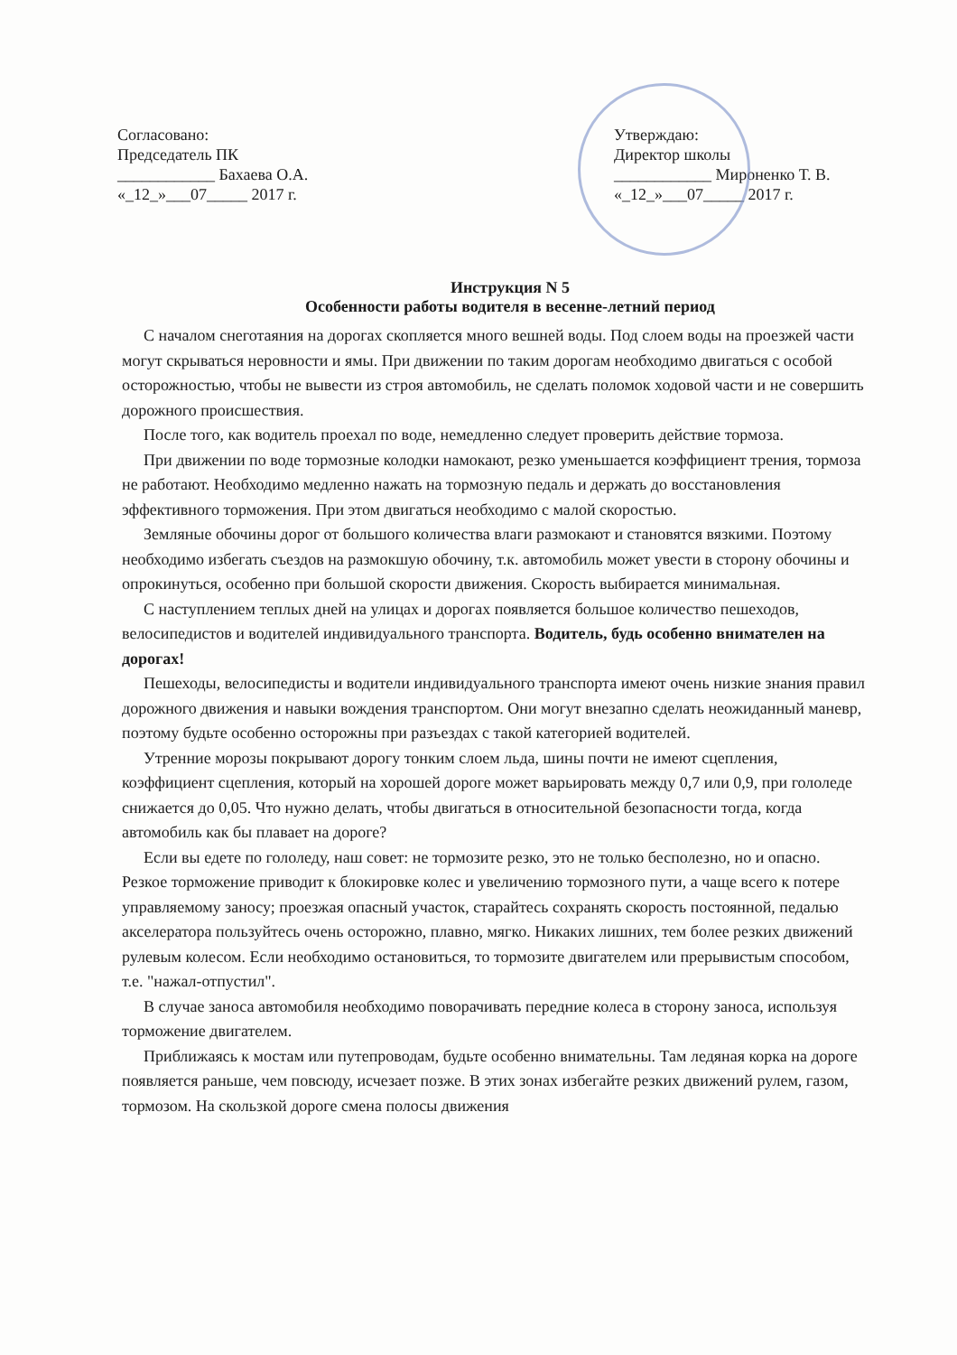Согласовано:
Председатель ПК
____________ Бахаева О.А.
«_12_»___07_____ 2017 г.
Утверждаю:
Директор школы
____________ Мироненко Т. В.
«_12_»___07_____ 2017 г.
Инструкция N 5
Особенности работы водителя в весенне-летний период
С началом снеготаяния на дорогах скопляется много вешней воды. Под слоем воды на проезжей части могут скрываться неровности и ямы. При движении по таким дорогам необходимо двигаться с особой осторожностью, чтобы не вывести из строя автомобиль, не сделать поломок ходовой части и не совершить дорожного происшествия.
После того, как водитель проехал по воде, немедленно следует проверить действие тормоза.
При движении по воде тормозные колодки намокают, резко уменьшается коэффициент трения, тормоза не работают. Необходимо медленно нажать на тормозную педаль и держать до восстановления эффективного торможения. При этом двигаться необходимо с малой скоростью.
Земляные обочины дорог от большого количества влаги размокают и становятся вязкими. Поэтому необходимо избегать съездов на размокшую обочину, т.к. автомобиль может увести в сторону обочины и опрокинуться, особенно при большой скорости движения. Скорость выбирается минимальная.
С наступлением теплых дней на улицах и дорогах появляется большое количество пешеходов, велосипедистов и водителей индивидуального транспорта. Водитель, будь особенно внимателен на дорогах!
Пешеходы, велосипедисты и водители индивидуального транспорта имеют очень низкие знания правил дорожного движения и навыки вождения транспортом. Они могут внезапно сделать неожиданный маневр, поэтому будьте особенно осторожны при разъездах с такой категорией водителей.
Утренние морозы покрывают дорогу тонким слоем льда, шины почти не имеют сцепления, коэффициент сцепления, который на хорошей дороге может варьировать между 0,7 или 0,9, при гололеде снижается до 0,05. Что нужно делать, чтобы двигаться в относительной безопасности тогда, когда автомобиль как бы плавает на дороге?
Если вы едете по гололеду, наш совет: не тормозите резко, это не только бесполезно, но и опасно. Резкое торможение приводит к блокировке колес и увеличению тормозного пути, а чаще всего к потере управляемому заносу; проезжая опасный участок, старайтесь сохранять скорость постоянной, педалью акселератора пользуйтесь очень осторожно, плавно, мягко. Никаких лишних, тем более резких движений рулевым колесом. Если необходимо остановиться, то тормозите двигателем или прерывистым способом, т.е. "нажал-отпустил".
В случае заноса автомобиля необходимо поворачивать передние колеса в сторону заноса, используя торможение двигателем.
Приближаясь к мостам или путепроводам, будьте особенно внимательны. Там ледяная корка на дороге появляется раньше, чем повсюду, исчезает позже. В этих зонах избегайте резких движений рулем, газом, тормозом. На скользкой дороге смена полосы движения